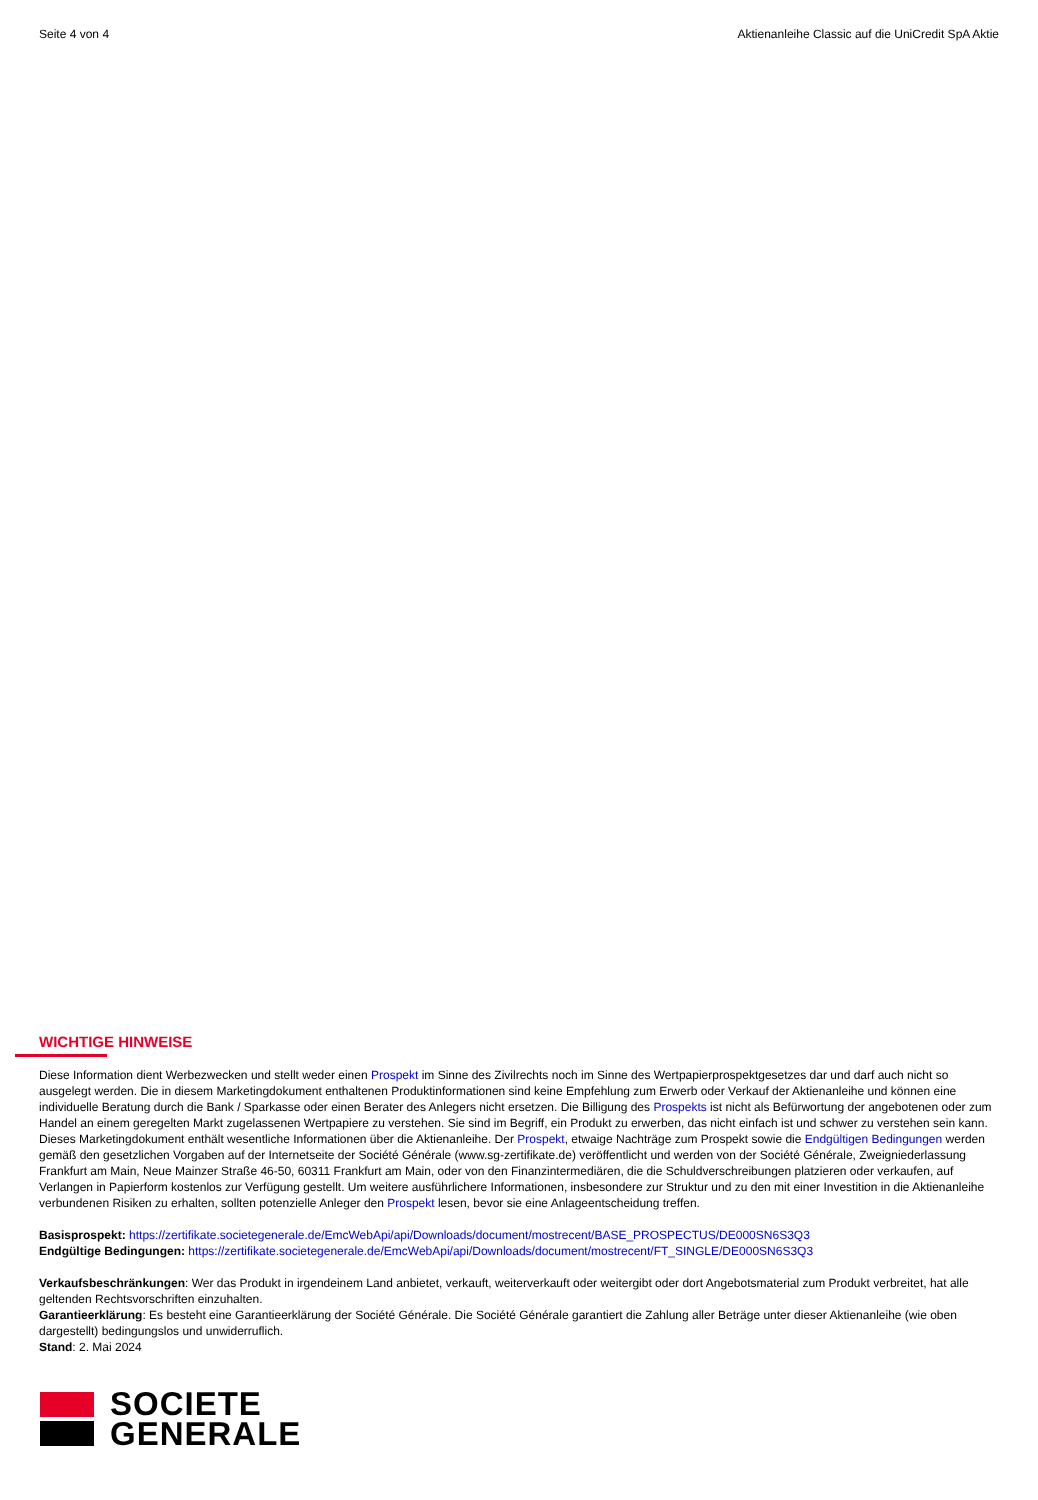Seite 4 von 4 Aktienanleihe Classic auf die UniCredit SpA Aktie
WICHTIGE HINWEISE
Diese Information dient Werbezwecken und stellt weder einen Prospekt im Sinne des Zivilrechts noch im Sinne des Wertpapierprospektgesetzes dar und darf auch nicht so ausgelegt werden. Die in diesem Marketingdokument enthaltenen Produktinformationen sind keine Empfehlung zum Erwerb oder Verkauf der Aktienanleihe und können eine individuelle Beratung durch die Bank / Sparkasse oder einen Berater des Anlegers nicht ersetzen. Die Billigung des Prospekts ist nicht als Befürwortung der angebotenen oder zum Handel an einem geregelten Markt zugelassenen Wertpapiere zu verstehen. Sie sind im Begriff, ein Produkt zu erwerben, das nicht einfach ist und schwer zu verstehen sein kann.
Dieses Marketingdokument enthält wesentliche Informationen über die Aktienanleihe. Der Prospekt, etwaige Nachträge zum Prospekt sowie die Endgültigen Bedingungen werden gemäß den gesetzlichen Vorgaben auf der Internetseite der Société Générale (www.sg-zertifikate.de) veröffentlicht und werden von der Société Générale, Zweigniederlassung Frankfurt am Main, Neue Mainzer Straße 46-50, 60311 Frankfurt am Main, oder von den Finanzintermediären, die die Schuldverschreibungen platzieren oder verkaufen, auf Verlangen in Papierform kostenlos zur Verfügung gestellt. Um weitere ausführlichere Informationen, insbesondere zur Struktur und zu den mit einer Investition in die Aktienanleihe verbundenen Risiken zu erhalten, sollten potenzielle Anleger den Prospekt lesen, bevor sie eine Anlageentscheidung treffen.
Basisprospekt: https://zertifikate.societegenerale.de/EmcWebApi/api/Downloads/document/mostrecent/BASE_PROSPECTUS/DE000SN6S3Q3
Endgültige Bedingungen: https://zertifikate.societegenerale.de/EmcWebApi/api/Downloads/document/mostrecent/FT_SINGLE/DE000SN6S3Q3
Verkaufsbeschränkungen: Wer das Produkt in irgendeinem Land anbietet, verkauft, weiterverkauft oder weitergibt oder dort Angebotsmaterial zum Produkt verbreitet, hat alle geltenden Rechtsvorschriften einzuhalten.
Garantieerklärung: Es besteht eine Garantieerklärung der Société Générale. Die Société Générale garantiert die Zahlung aller Beträge unter dieser Aktienanleihe (wie oben dargestellt) bedingungslos und unwiderruflich.
Stand: 2. Mai 2024
SOCIETE
GENERALE